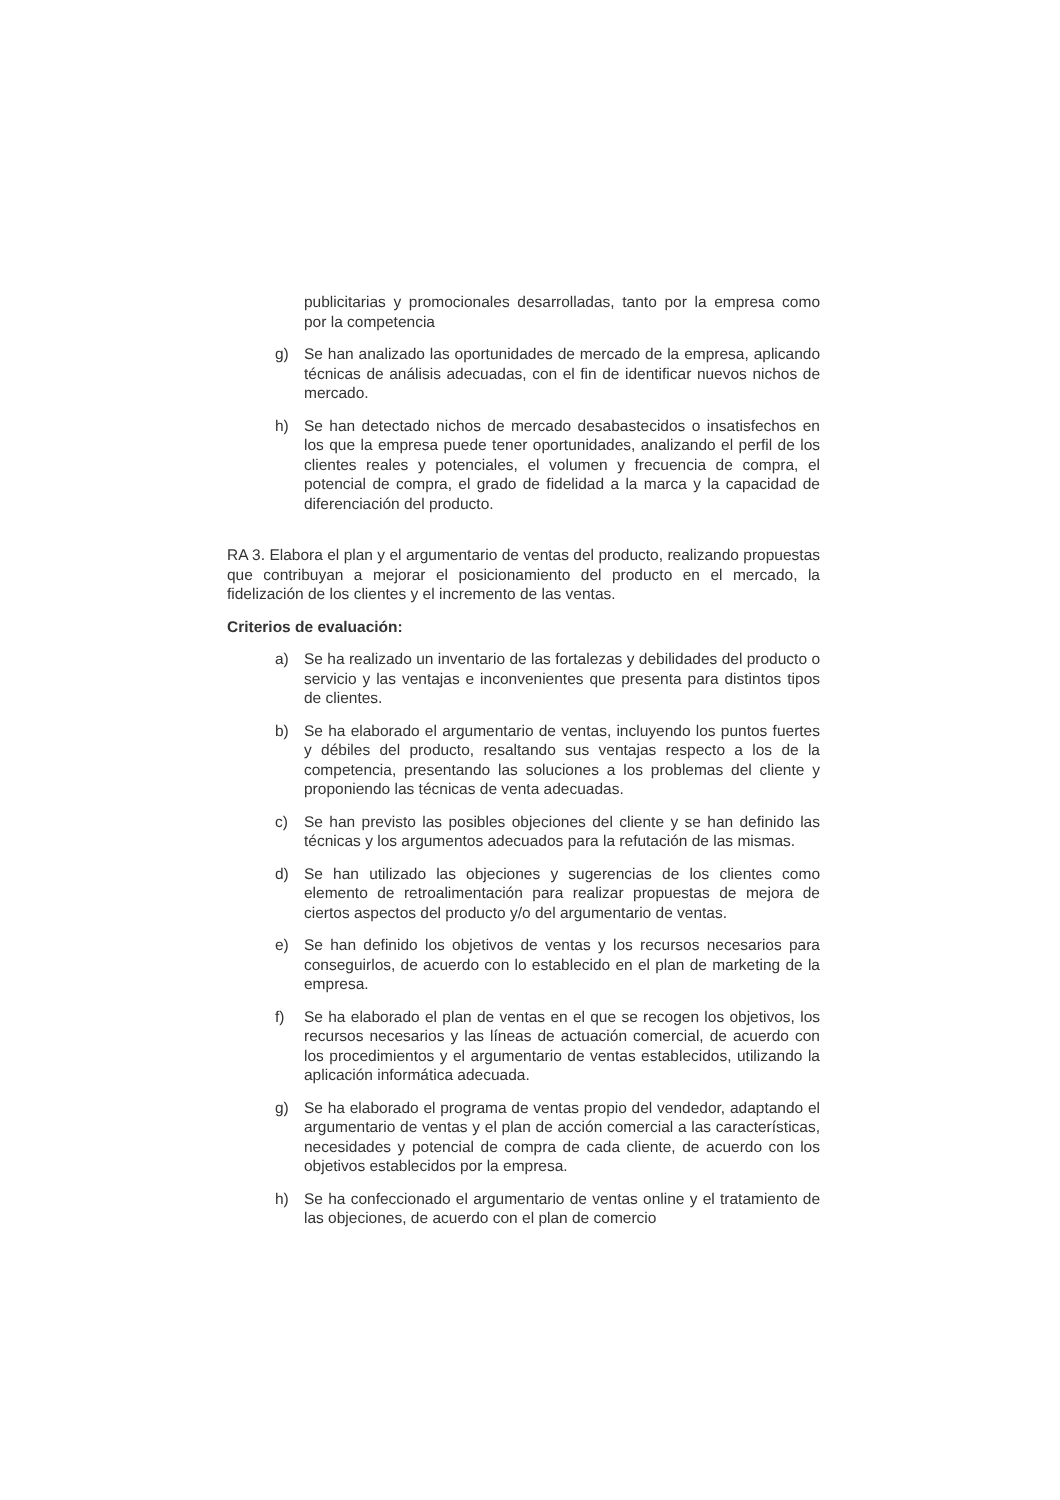publicitarias y promocionales desarrolladas, tanto por la empresa como por la competencia
g) Se han analizado las oportunidades de mercado de la empresa, aplicando técnicas de análisis adecuadas, con el fin de identificar nuevos nichos de mercado.
h) Se han detectado nichos de mercado desabastecidos o insatisfechos en los que la empresa puede tener oportunidades, analizando el perfil de los clientes reales y potenciales, el volumen y frecuencia de compra, el potencial de compra, el grado de fidelidad a la marca y la capacidad de diferenciación del producto.
RA 3. Elabora el plan y el argumentario de ventas del producto, realizando propuestas que contribuyan a mejorar el posicionamiento del producto en el mercado, la fidelización de los clientes y el incremento de las ventas.
Criterios de evaluación:
a) Se ha realizado un inventario de las fortalezas y debilidades del producto o servicio y las ventajas e inconvenientes que presenta para distintos tipos de clientes.
b) Se ha elaborado el argumentario de ventas, incluyendo los puntos fuertes y débiles del producto, resaltando sus ventajas respecto a los de la competencia, presentando las soluciones a los problemas del cliente y proponiendo las técnicas de venta adecuadas.
c) Se han previsto las posibles objeciones del cliente y se han definido las técnicas y los argumentos adecuados para la refutación de las mismas.
d) Se han utilizado las objeciones y sugerencias de los clientes como elemento de retroalimentación para realizar propuestas de mejora de ciertos aspectos del producto y/o del argumentario de ventas.
e) Se han definido los objetivos de ventas y los recursos necesarios para conseguirlos, de acuerdo con lo establecido en el plan de marketing de la empresa.
f) Se ha elaborado el plan de ventas en el que se recogen los objetivos, los recursos necesarios y las líneas de actuación comercial, de acuerdo con los procedimientos y el argumentario de ventas establecidos, utilizando la aplicación informática adecuada.
g) Se ha elaborado el programa de ventas propio del vendedor, adaptando el argumentario de ventas y el plan de acción comercial a las características, necesidades y potencial de compra de cada cliente, de acuerdo con los objetivos establecidos por la empresa.
h) Se ha confeccionado el argumentario de ventas online y el tratamiento de las objeciones, de acuerdo con el plan de comercio